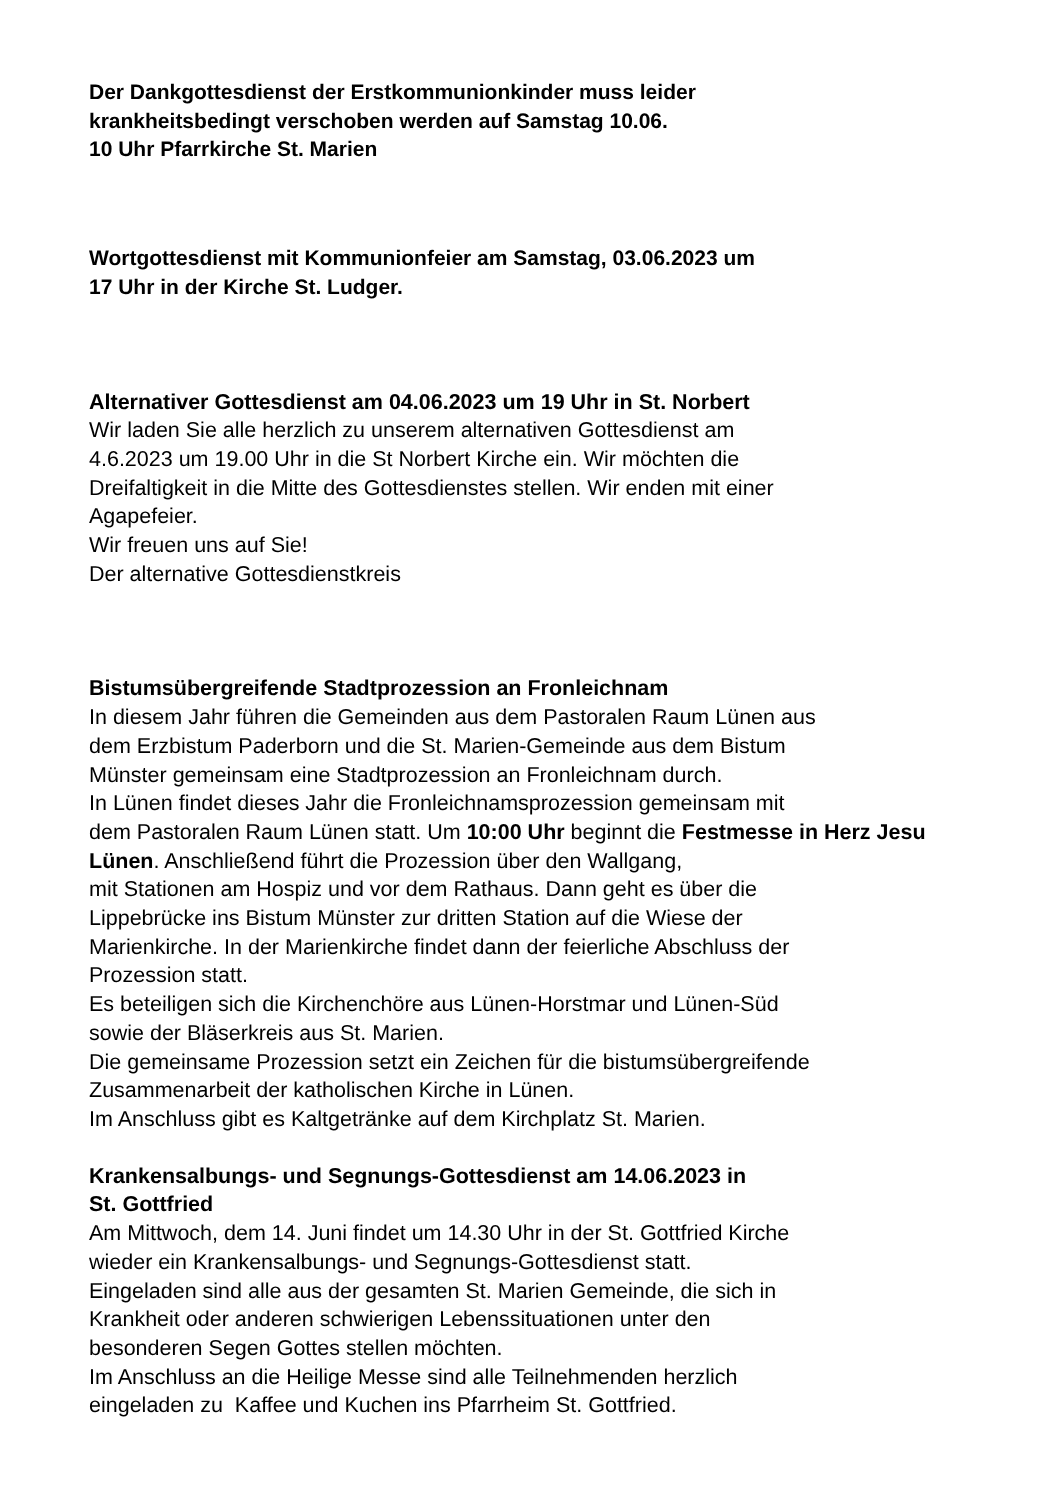Der Dankgottesdienst der Erstkommunionkinder muss leider
krankheitsbedingt verschoben werden auf Samstag 10.06.
10 Uhr Pfarrkirche St. Marien
Wortgottesdienst mit Kommunionfeier am Samstag, 03.06.2023 um
17 Uhr in der Kirche St. Ludger.
Alternativer Gottesdienst am 04.06.2023 um 19 Uhr in St. Norbert
Wir laden Sie alle herzlich zu unserem alternativen Gottesdienst am
4.6.2023 um 19.00 Uhr in die St Norbert Kirche ein. Wir möchten die
Dreifaltigkeit in die Mitte des Gottesdienstes stellen. Wir enden mit einer
Agapefeier.
Wir freuen uns auf Sie!
Der alternative Gottesdienstkreis
Bistumsübergreifende Stadtprozession an Fronleichnam
In diesem Jahr führen die Gemeinden aus dem Pastoralen Raum Lünen aus
dem Erzbistum Paderborn und die St. Marien-Gemeinde aus dem Bistum
Münster gemeinsam eine Stadtprozession an Fronleichnam durch.
In Lünen findet dieses Jahr die Fronleichnamsprozession gemeinsam mit
dem Pastoralen Raum Lünen statt. Um 10:00 Uhr beginnt die Festmesse in Herz Jesu Lünen. Anschließend führt die Prozession über den Wallgang,
mit Stationen am Hospiz und vor dem Rathaus. Dann geht es über die
Lippebrücke ins Bistum Münster zur dritten Station auf die Wiese der
Marienkirche. In der Marienkirche findet dann der feierliche Abschluss der
Prozession statt.
Es beteiligen sich die Kirchenchöre aus Lünen-Horstmar und Lünen-Süd
sowie der Bläserkreis aus St. Marien.
Die gemeinsame Prozession setzt ein Zeichen für die bistumsübergreifende
Zusammenarbeit der katholischen Kirche in Lünen.
Im Anschluss gibt es Kaltgetränke auf dem Kirchplatz St. Marien.
Krankensalbungs- und Segnungs-Gottesdienst am 14.06.2023 in
St. Gottfried
Am Mittwoch, dem 14. Juni findet um 14.30 Uhr in der St. Gottfried Kirche
wieder ein Krankensalbungs- und Segnungs-Gottesdienst statt.
Eingeladen sind alle aus der gesamten St. Marien Gemeinde, die sich in
Krankheit oder anderen schwierigen Lebenssituationen unter den
besonderen Segen Gottes stellen möchten.
Im Anschluss an die Heilige Messe sind alle Teilnehmenden herzlich
eingeladen zu Kaffee und Kuchen ins Pfarrheim St. Gottfried.